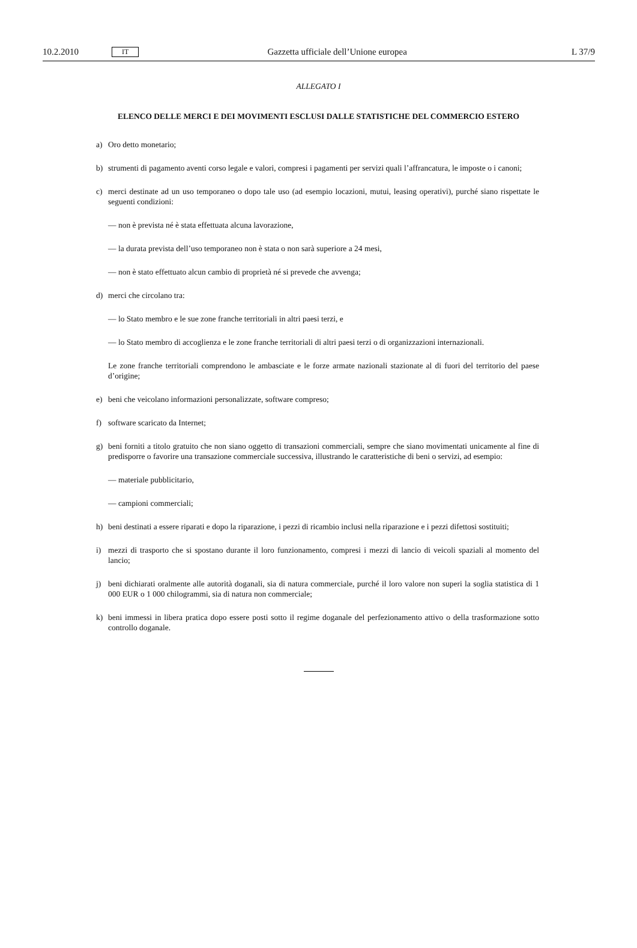10.2.2010 IT Gazzetta ufficiale dell’Unione europea L 37/9
ALLEGATO I
ELENCO DELLE MERCI E DEI MOVIMENTI ESCLUSI DALLE STATISTICHE DEL COMMERCIO ESTERO
a) Oro detto monetario;
b) strumenti di pagamento aventi corso legale e valori, compresi i pagamenti per servizi quali l’affrancatura, le imposte o i canoni;
c) merci destinate ad un uso temporaneo o dopo tale uso (ad esempio locazioni, mutui, leasing operativi), purché siano rispettate le seguenti condizioni:
— non è prevista né è stata effettuata alcuna lavorazione,
— la durata prevista dell’uso temporaneo non è stata o non sarà superiore a 24 mesi,
— non è stato effettuato alcun cambio di proprietà né si prevede che avvenga;
d) merci che circolano tra:
— lo Stato membro e le sue zone franche territoriali in altri paesi terzi, e
— lo Stato membro di accoglienza e le zone franche territoriali di altri paesi terzi o di organizzazioni internazionali.
Le zone franche territoriali comprendono le ambasciate e le forze armate nazionali stazionate al di fuori del territorio del paese d’origine;
e) beni che veicolano informazioni personalizzate, software compreso;
f) software scaricato da Internet;
g) beni forniti a titolo gratuito che non siano oggetto di transazioni commerciali, sempre che siano movimentati unicamente al fine di predisporre o favorire una transazione commerciale successiva, illustrando le caratteristiche di beni o servizi, ad esempio:
— materiale pubblicitario,
— campioni commerciali;
h) beni destinati a essere riparati e dopo la riparazione, i pezzi di ricambio inclusi nella riparazione e i pezzi difettosi sostituiti;
i) mezzi di trasporto che si spostano durante il loro funzionamento, compresi i mezzi di lancio di veicoli spaziali al momento del lancio;
j) beni dichiarati oralmente alle autorità doganali, sia di natura commerciale, purché il loro valore non superi la soglia statistica di 1 000 EUR o 1 000 chilogrammi, sia di natura non commerciale;
k) beni immessi in libera pratica dopo essere posti sotto il regime doganale del perfezionamento attivo o della trasformazione sotto controllo doganale.